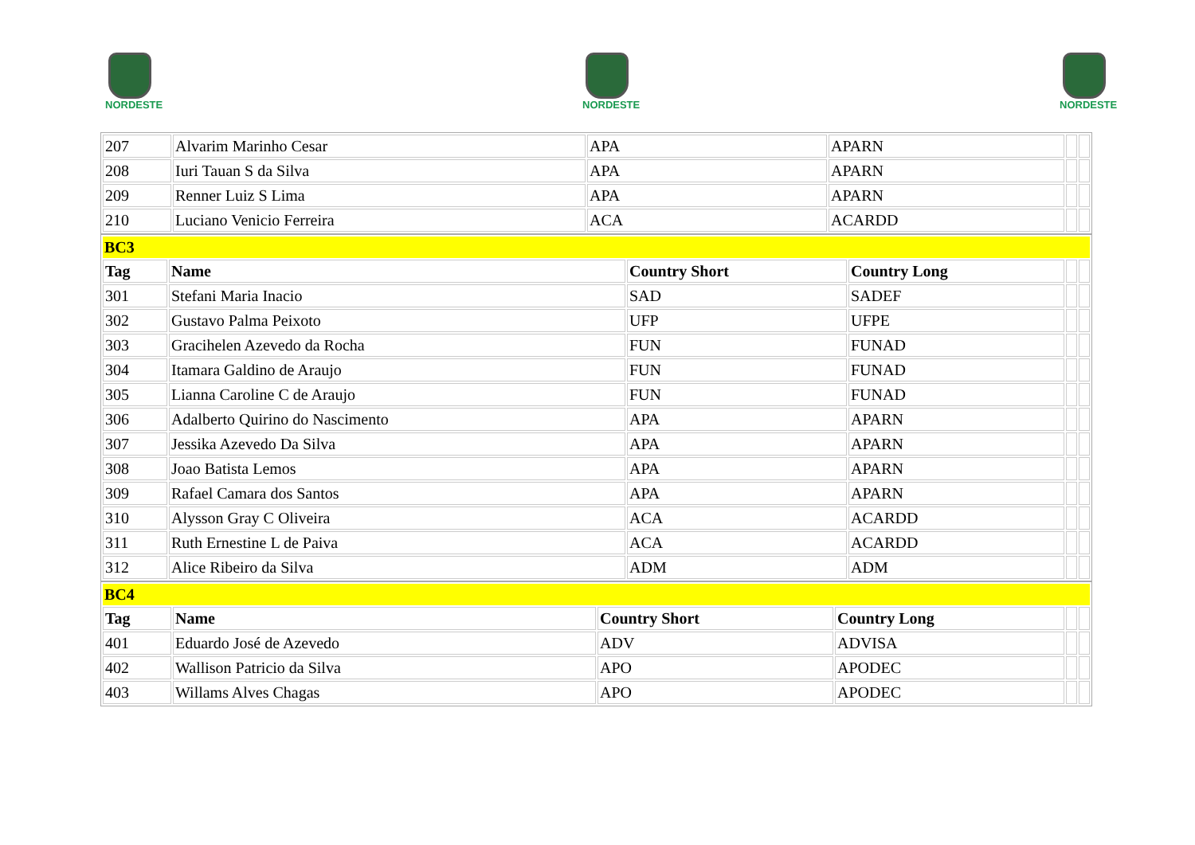NORDESTE
NORDESTE
NORDESTE
| 207 | Alvarim Marinho Cesar | APA | APARN | | |
| 208 | Iuri Tauan S da Silva | APA | APARN | | |
| 209 | Renner Luiz S Lima | APA | APARN | | |
| 210 | Luciano Venicio Ferreira | ACA | ACARDD | | |
| BC3 | | | | | |
| Tag | Name | Country Short | Country Long | | |
| 301 | Stefani Maria Inacio | SAD | SADEF | | |
| 302 | Gustavo Palma Peixoto | UFP | UFPE | | |
| 303 | Gracihelen Azevedo da Rocha | FUN | FUNAD | | |
| 304 | Itamara Galdino de Araujo | FUN | FUNAD | | |
| 305 | Lianna Caroline C de Araujo | FUN | FUNAD | | |
| 306 | Adalberto Quirino do Nascimento | APA | APARN | | |
| 307 | Jessika Azevedo Da Silva | APA | APARN | | |
| 308 | Joao Batista Lemos | APA | APARN | | |
| 309 | Rafael Camara dos Santos | APA | APARN | | |
| 310 | Alysson Gray C Oliveira | ACA | ACARDD | | |
| 311 | Ruth Ernestine L de Paiva | ACA | ACARDD | | |
| 312 | Alice Ribeiro da Silva | ADM | ADM | | |
| BC4 | | | | | |
| Tag | Name | Country Short | Country Long | | |
| 401 | Eduardo José de Azevedo | ADV | ADVISA | | |
| 402 | Wallison Patricio da Silva | APO | APODEC | | |
| 403 | Willams Alves Chagas | APO | APODEC | | |